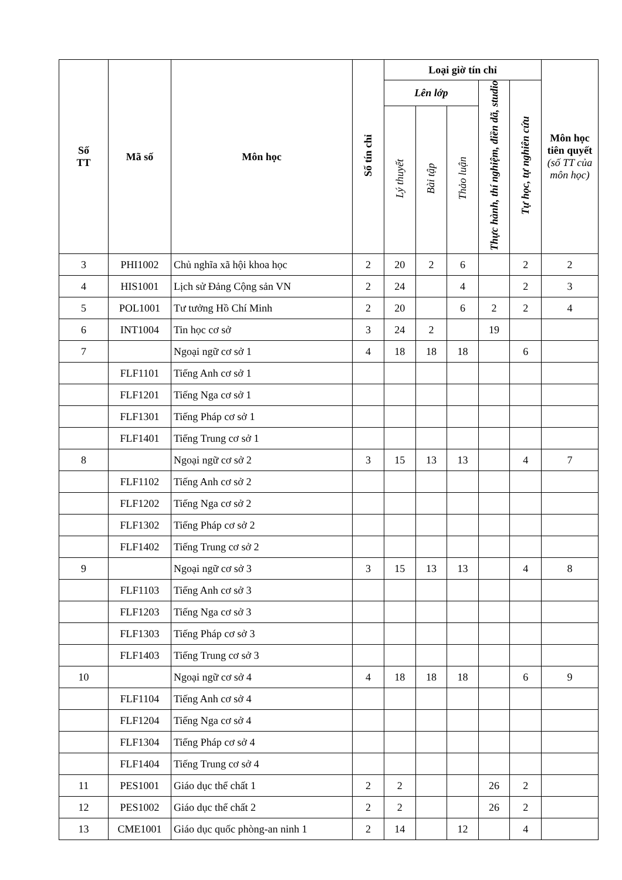| Số TT | Mã số | Môn học | Số tín chỉ | Loại giờ tín chỉ | | | | | Môn học tiên quyết (số TT của môn học) |
| --- | --- | --- | --- | --- | --- | --- | --- | --- | --- |
| | | | | Lên lớp | | | Thực hành, thí nghiệm, điền dã, studio | Tự học, tự nghiên cứu | |
| | | | | Lý thuyết | Bài tập | Thảo luận | | | |
| 3 | PHI1002 | Chủ nghĩa xã hội khoa học | 2 | 20 | 2 | 6 | | 2 | 2 |
| 4 | HIS1001 | Lịch sử Đảng Cộng sản VN | 2 | 24 | | 4 | | 2 | 3 |
| 5 | POL1001 | Tư tưởng Hồ Chí Minh | 2 | 20 | | 6 | 2 | 2 | 4 |
| 6 | INT1004 | Tin học cơ sở | 3 | 24 | 2 | | 19 | | |
| 7 | | Ngoại ngữ cơ sở 1 | 4 | 18 | 18 | 18 | | 6 | |
| | FLF1101 | Tiếng Anh cơ sở 1 | | | | | | | |
| | FLF1201 | Tiếng Nga cơ sở 1 | | | | | | | |
| | FLF1301 | Tiếng Pháp cơ sở 1 | | | | | | | |
| | FLF1401 | Tiếng Trung cơ sở 1 | | | | | | | |
| 8 | | Ngoại ngữ cơ sở 2 | 3 | 15 | 13 | 13 | | 4 | 7 |
| | FLF1102 | Tiếng Anh cơ sở 2 | | | | | | | |
| | FLF1202 | Tiếng Nga cơ sở 2 | | | | | | | |
| | FLF1302 | Tiếng Pháp cơ sở 2 | | | | | | | |
| | FLF1402 | Tiếng Trung cơ sở 2 | | | | | | | |
| 9 | | Ngoại ngữ cơ sở 3 | 3 | 15 | 13 | 13 | | 4 | 8 |
| | FLF1103 | Tiếng Anh cơ sở 3 | | | | | | | |
| | FLF1203 | Tiếng Nga cơ sở 3 | | | | | | | |
| | FLF1303 | Tiếng Pháp cơ sở 3 | | | | | | | |
| | FLF1403 | Tiếng Trung cơ sở 3 | | | | | | | |
| 10 | | Ngoại ngữ cơ sở 4 | 4 | 18 | 18 | 18 | | 6 | 9 |
| | FLF1104 | Tiếng Anh cơ sở 4 | | | | | | | |
| | FLF1204 | Tiếng Nga cơ sở 4 | | | | | | | |
| | FLF1304 | Tiếng Pháp cơ sở 4 | | | | | | | |
| | FLF1404 | Tiếng Trung cơ sở 4 | | | | | | | |
| 11 | PES1001 | Giáo dục thể chất 1 | 2 | 2 | | | 26 | 2 | |
| 12 | PES1002 | Giáo dục thể chất 2 | 2 | 2 | | | 26 | 2 | |
| 13 | CME1001 | Giáo dục quốc phòng-an ninh 1 | 2 | 14 | | 12 | | 4 | |